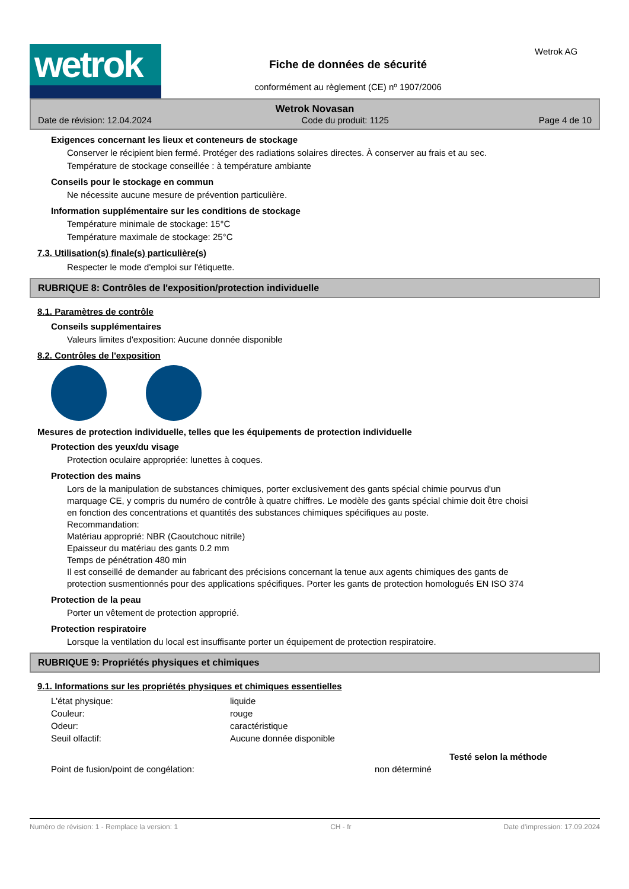wetrok
Fiche de données de sécurité
conformément au règlement (CE) nº 1907/2006
Wetrok AG
Wetrok Novasan
Date de révision: 12.04.2024 Code du produit: 1125 Page 4 de 10
Exigences concernant les lieux et conteneurs de stockage
Conserver le récipient bien fermé. Protéger des radiations solaires directes. À conserver au frais et au sec.
Température de stockage conseillée : à température ambiante
Conseils pour le stockage en commun
Ne nécessite aucune mesure de prévention particulière.
Information supplémentaire sur les conditions de stockage
Température minimale de stockage: 15°C
Température maximale de stockage: 25°C
7.3. Utilisation(s) finale(s) particulière(s)
Respecter le mode d'emploi sur l'étiquette.
RUBRIQUE 8: Contrôles de l'exposition/protection individuelle
8.1. Paramètres de contrôle
Conseils supplémentaires
Valeurs limites d'exposition: Aucune donnée disponible
8.2. Contrôles de l'exposition
Mesures de protection individuelle, telles que les équipements de protection individuelle
Protection des yeux/du visage
Protection oculaire appropriée: lunettes à coques.
Protection des mains
Lors de la manipulation de substances chimiques, porter exclusivement des gants spécial chimie pourvus d'un marquage CE, y compris du numéro de contrôle à quatre chiffres. Le modèle des gants spécial chimie doit être choisi en fonction des concentrations et quantités des substances chimiques spécifiques au poste.
Recommandation:
Matériau approprié: NBR (Caoutchouc nitrile)
Epaisseur du matériau des gants 0.2 mm
Temps de pénétration 480 min
Il est conseillé de demander au fabricant des précisions concernant la tenue aux agents chimiques des gants de protection susmentionnés pour des applications spécifiques. Porter les gants de protection homologués EN ISO 374
Protection de la peau
Porter un vêtement de protection approprié.
Protection respiratoire
Lorsque la ventilation du local est insuffisante porter un équipement de protection respiratoire.
RUBRIQUE 9: Propriétés physiques et chimiques
9.1. Informations sur les propriétés physiques et chimiques essentielles
| L'état physique: | liquide | |
| Couleur: | rouge | |
| Odeur: | caractéristique | |
| Seuil olfactif: | Aucune donnée disponible | |
| | | Testé selon la méthode |
| Point de fusion/point de congélation: non déterminé | | |
Numéro de révision: 1 - Remplace la version: 1 CH - fr Date d'impression: 17.09.2024